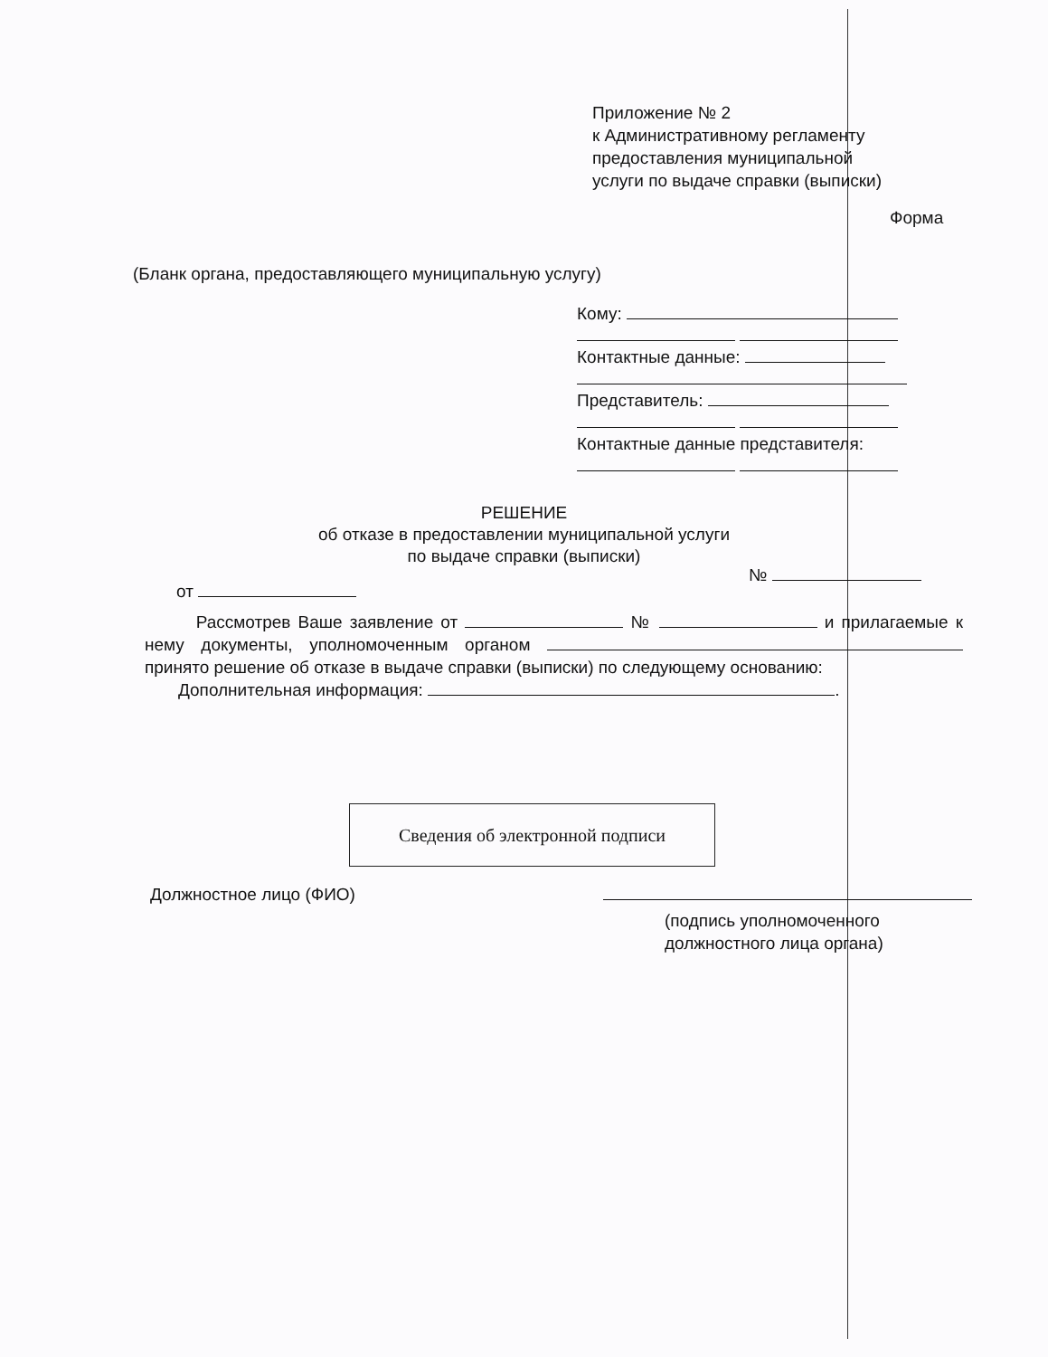Приложение № 2
к Административному регламенту
предоставления муниципальной
услуги по выдаче справки (выписки)
Форма
(Бланк органа, предоставляющего муниципальную услугу)
Кому:
Контактные данные:
Представитель:
Контактные данные представителя:
РЕШЕНИЕ
об отказе в предоставлении муниципальной услуги
по выдаче справки (выписки)
№
от
Рассмотрев Ваше заявление от № и прилагаемые к нему документы, уполномоченным органом принято решение об отказе в выдаче справки (выписки) по следующему основанию:
Дополнительная информация: .
Сведения об электронной подписи
Должностное лицо (ФИО)
(подпись уполномоченного
должностного лица органа)